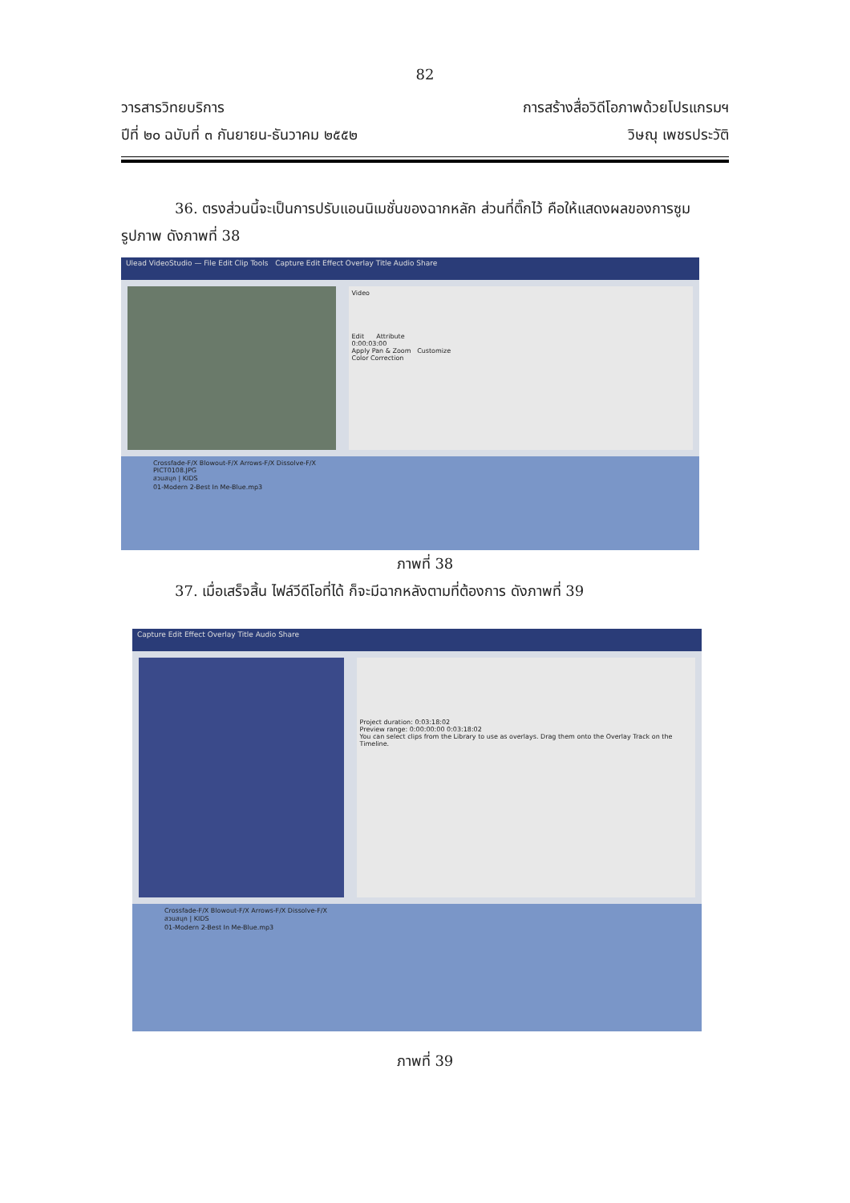82
วารสารวิทยบริการ
ปีที่ ๒๐ ฉบับที่ ๓ กันยายน-ธันวาคม ๒๕๕๒
การสร้างสื่อวิดีโอภาพด้วยโปรแกรมฯ
วิษณุ เพชรประวัติ
36. ตรงส่วนนี้จะเป็นการปรับแอนนิเมชั่นของฉากหลัก ส่วนที่ติ๊กไว้ คือให้แสดงผลของการซูมรูปภาพ ดังภาพที่ 38
Ulead VideoStudio — File Edit Clip Tools Capture Edit Effect Overlay Title Audio Share
Video
Edit Attribute
0:00:03:00
Apply Pan & Zoom Customize
Color Correction
Crossfade-F/X Blowout-F/X Arrows-F/X Dissolve-F/X
PICT0108.JPG
สวนสนุก | KIDS
01-Modern 2-Best In Me-Blue.mp3
ภาพที่ 38
37. เมื่อเสร็จสิ้น ไฟล์วีดีโอที่ได้ ก็จะมีฉากหลังตามที่ต้องการ ดังภาพที่ 39
Capture Edit Effect Overlay Title Audio Share
Project duration: 0:03:18:02
Preview range: 0:00:00:00 0:03:18:02
You can select clips from the Library to use as overlays. Drag them onto the Overlay Track on the Timeline.
Crossfade-F/X Blowout-F/X Arrows-F/X Dissolve-F/X
สวนสนุก | KIDS
01-Modern 2-Best In Me-Blue.mp3
ภาพที่ 39